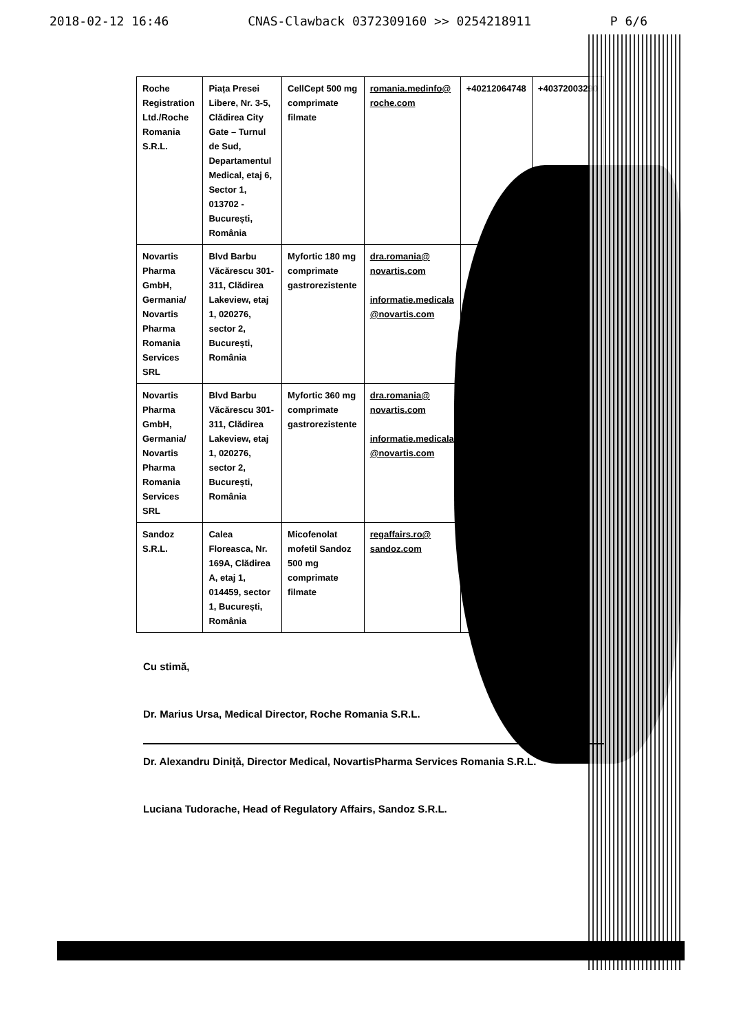2018-02-12 16:46 CNAS-Clawback 0372309160 >> 0254218911 P 6/6
| Roche Registration Ltd./Roche Romania S.R.L. | Piața Presei Libere, Nr. 3-5, Clădirea City Gate – Turnul de Sud, Departamentul Medical, etaj 6, Sector 1, 013702 - București, România | CellCept 500 mg comprimate filmate | romania.medinfo@ roche.com | +40212064748 | +40372003290 |
| Novartis Pharma GmbH, Germania/ Novartis Pharma Romania Services SRL | Blvd Barbu Văcărescu 301-311, Clădirea Lakeview, etaj 1, 020276, sector 2, București, România | Myfortic 180 mg comprimate gastrorezistente | dra.romania@ novartis.com informatie.medicala @novartis.com | | |
| Novartis Pharma GmbH, Germania/ Novartis Pharma Romania Services SRL | Blvd Barbu Văcărescu 301-311, Clădirea Lakeview, etaj 1, 020276, sector 2, București, România | Myfortic 360 mg comprimate gastrorezistente | dra.romania@ novartis.com informatie.medicala @novartis.com | | |
| Sandoz S.R.L. | Calea Floreasca, Nr. 169A, Clădirea A, etaj 1, 014459, sector 1, București, România | Micofenolat mofetil Sandoz 500 mg comprimate filmate | regaffairs.ro@ sandoz.com | | |
Cu stimă,
Dr. Marius Ursa, Medical Director, Roche Romania S.R.L.
Dr. Alexandru Dinițǎ, Director Medical, NovartisPharma Services Romania S.R.L.
Luciana Tudorache, Head of Regulatory Affairs, Sandoz S.R.L.